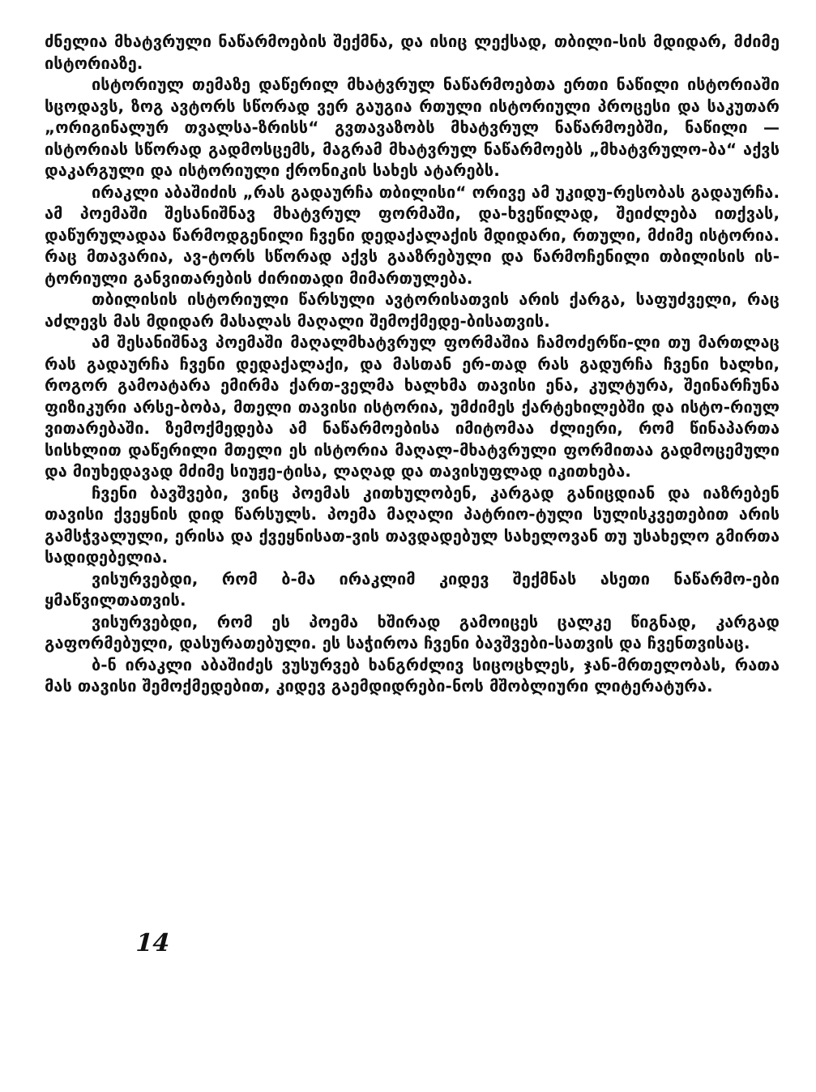ძნელია მხატვრული ნაწარმოების შექმნა, და ისიც ლექსად, თბილი-სის მდიდარ, მძიმე ისტორიაზე.
ისტორიულ თემაზე დაწერილ მხატვრულ ნაწარმოებთა ერთი ნაწილი ისტორიაში სცოდავს, ზოგ ავტორს სწორად ვერ გაუგია რთული ისტორიული პროცესი და საკუთარ „ორიგინალურ თვალსა-ზრისს“ გვთავაზობს მხატვრულ ნაწარმოებში, ნაწილი — ისტორიას სწორად გადმოსცემს, მაგრამ მხატვრულ ნაწარმოებს „მხატვრულო-ბა“ აქვს დაკარგული და ისტორიული ქრონიკის სახეს ატარებს.
ირაკლი აბაშიძის „რას გადაურჩა თბილისი“ ორივე ამ უკიდუ-რესობას გადაურჩა. ამ პოემაში შესანიშნავ მხატვრულ ფორმაში, და-ხვეწილად, შეიძლება ითქვას, დაწურულადაა წარმოდგენილი ჩვენი დედაქალაქის მდიდარი, რთული, მძიმე ისტორია. რაც მთავარია, ავ-ტორს სწორად აქვს გააზრებული და წარმოჩენილი თბილისის ის-ტორიული განვითარების ძირითადი მიმართულება.
თბილისის ისტორიული წარსული ავტორისათვის არის ქარგა, საფუძველი, რაც აძლევს მას მდიდარ მასალას მაღალი შემოქმედე-ბისათვის.
ამ შესანიშნავ პოემაში მაღალმხატვრულ ფორმაშია ჩამოძერწი-ლი თუ მართლაც რას გადაურჩა ჩვენი დედაქალაქი, და მასთან ერ-თად რას გადურჩა ჩვენი ხალხი, როგორ გამოატარა ემირმა ქართ-ველმა ხალხმა თავისი ენა, კულტურა, შეინარჩუნა ფიზიკური არსე-ბობა, მთელი თავისი ისტორია, უმძიმეს ქარტეხილებში და ისტო-რიულ ვითარებაში. ზემოქმედება ამ ნაწარმოებისა იმიტომაა ძლიერი, რომ წინაპართა სისხლით დაწერილი მთელი ეს ისტორია მაღალ-მხატვრული ფორმითაა გადმოცემული და მიუხედავად მძიმე სიუჟე-ტისა, ლაღად და თავისუფლად იკითხება.
ჩვენი ბავშვები, ვინც პოემას კითხულობენ, კარგად განიცდიან და იაზრებენ თავისი ქვეყნის დიდ წარსულს. პოემა მაღალი პატრიო-ტული სულისკვეთებით არის გამსჭვალული, ერისა და ქვეყნისათ-ვის თავდადებულ სახელოვან თუ უსახელო გმირთა სადიდებელია.
ვისურვებდი, რომ ბ-მა ირაკლიმ კიდევ შექმნას ასეთი ნაწარმო-ები ყმაწვილთათვის.
ვისურვებდი, რომ ეს პოემა ხშირად გამოიცეს ცალკე წიგნად, კარგად გაფორმებული, დასურათებული. ეს საჭიროა ჩვენი ბავშვები-სათვის და ჩვენთვისაც.
ბ-ნ ირაკლი აბაშიძეს ვუსურვებ ხანგრძლივ სიცოცხლეს, ჯან-მრთელობას, რათა მას თავისი შემოქმედებით, კიდევ გაემდიდრები-ნოს მშობლიური ლიტერატურა.
14